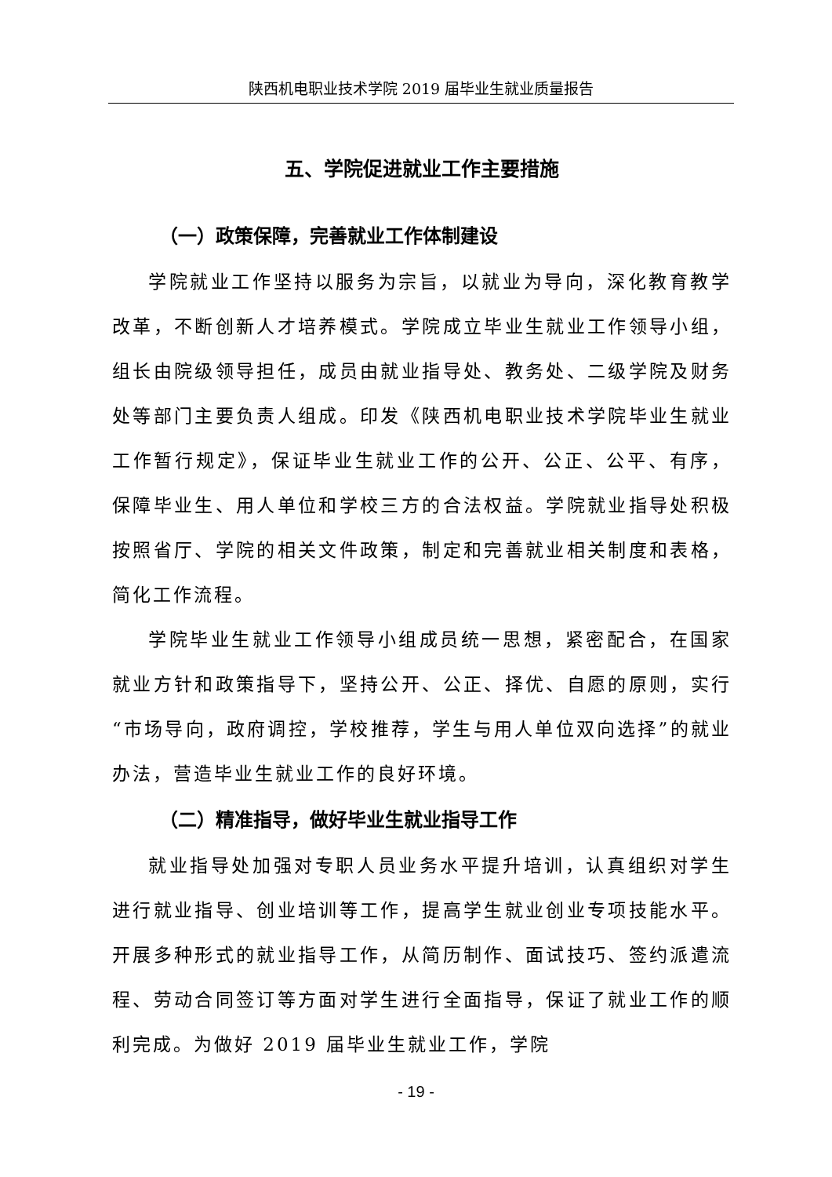陕西机电职业技术学院 2019 届毕业生就业质量报告
五、学院促进就业工作主要措施
（一）政策保障，完善就业工作体制建设
学院就业工作坚持以服务为宗旨，以就业为导向，深化教育教学改革，不断创新人才培养模式。学院成立毕业生就业工作领导小组，组长由院级领导担任，成员由就业指导处、教务处、二级学院及财务处等部门主要负责人组成。印发《陕西机电职业技术学院毕业生就业工作暂行规定》，保证毕业生就业工作的公开、公正、公平、有序，保障毕业生、用人单位和学校三方的合法权益。学院就业指导处积极按照省厅、学院的相关文件政策，制定和完善就业相关制度和表格，简化工作流程。
学院毕业生就业工作领导小组成员统一思想，紧密配合，在国家就业方针和政策指导下，坚持公开、公正、择优、自愿的原则，实行“市场导向，政府调控，学校推荐，学生与用人单位双向选择”的就业办法，营造毕业生就业工作的良好环境。
（二）精准指导，做好毕业生就业指导工作
就业指导处加强对专职人员业务水平提升培训，认真组织对学生进行就业指导、创业培训等工作，提高学生就业创业专项技能水平。开展多种形式的就业指导工作，从简历制作、面试技巧、签约派遣流程、劳动合同签订等方面对学生进行全面指导，保证了就业工作的顺利完成。为做好 2019 届毕业生就业工作，学院
- 19 -